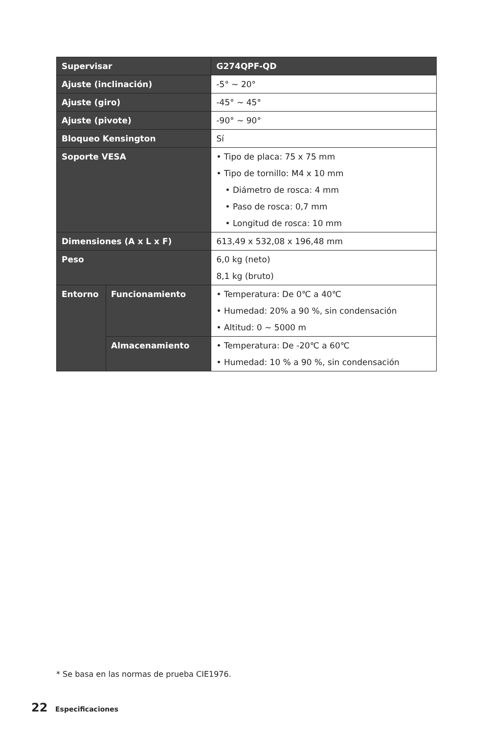| Supervisar | | G274QPF-QD |
| --- | --- | --- |
| Ajuste (inclinación) | | -5° ~ 20° |
| Ajuste (giro) | | -45° ~ 45° |
| Ajuste (pivote) | | -90° ~ 90° |
| Bloqueo Kensington | | Sí |
| Soporte VESA | | • Tipo de placa: 75 x 75 mm • Tipo de tornillo: M4 x 10 mm • Diámetro de rosca: 4 mm • Paso de rosca: 0,7 mm • Longitud de rosca: 10 mm |
| Dimensiones (A x L x F) | | 613,49 x 532,08 x 196,48 mm |
| Peso | | 6,0 kg (neto) 8,1 kg (bruto) |
| Entorno | Funcionamiento | • Temperatura: De 0℃ a 40℃ • Humedad: 20% a 90 %, sin condensación • Altitud: 0 ~ 5000 m |
| | Almacenamiento | • Temperatura: De -20℃ a 60℃ • Humedad: 10 % a 90 %, sin condensación |
* Se basa en las normas de prueba CIE1976.
22 Especificaciones